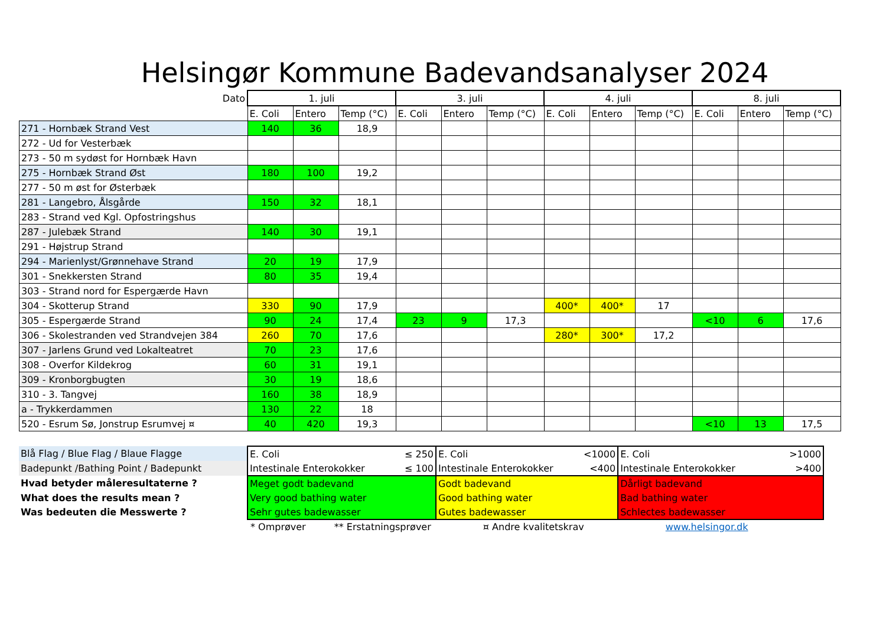Helsingør Kommune Badevandsanalyser 2024
| Dato | 1. juli | | | 3. juli | | | 4. juli | | | 8. juli | | |
| | E. Coli | Entero | Temp (°C) | E. Coli | Entero | Temp (°C) | E. Coli | Entero | Temp (°C) | E. Coli | Entero | Temp (°C) |
| 271 - Hornbæk Strand Vest | 140 | 36 | 18,9 | | | | | | | | | |
| 272 - Ud for Vesterbæk | | | | | | | | | | | | |
| 273 - 50 m sydøst for Hornbæk Havn | | | | | | | | | | | | |
| 275 - Hornbæk Strand Øst | 180 | 100 | 19,2 | | | | | | | | | |
| 277 - 50 m øst for Østerbæk | | | | | | | | | | | | |
| 281 - Langebro, Ålsgårde | 150 | 32 | 18,1 | | | | | | | | | |
| 283 - Strand ved Kgl. Opfostringshus | | | | | | | | | | | | |
| 287 - Julebæk Strand | 140 | 30 | 19,1 | | | | | | | | | |
| 291 - Højstrup Strand | | | | | | | | | | | | |
| 294 - Marienlyst/Grønnehave Strand | 20 | 19 | 17,9 | | | | | | | | | |
| 301 - Snekkersten Strand | 80 | 35 | 19,4 | | | | | | | | | |
| 303 - Strand nord for Espergærde Havn | | | | | | | | | | | | |
| 304 - Skotterup Strand | 330 | 90 | 17,9 | | | | 400* | 400* | 17 | | | |
| 305 - Espergærde Strand | 90 | 24 | 17,4 | 23 | 9 | 17,3 | | | | <10 | 6 | 17,6 |
| 306 - Skolestranden ved Strandvejen 384 | 260 | 70 | 17,6 | | | | 280* | 300* | 17,2 | | | |
| 307 - Jarlens Grund ved Lokalteatret | 70 | 23 | 17,6 | | | | | | | | | |
| 308 - Overfor Kildekrog | 60 | 31 | 19,1 | | | | | | | | | |
| 309 - Kronborgbugten | 30 | 19 | 18,6 | | | | | | | | | |
| 310 - 3. Tangvej | 160 | 38 | 18,9 | | | | | | | | | |
| a - Trykkerdammen | 130 | 22 | 18 | | | | | | | | | |
| 520 - Esrum Sø, Jonstrup Esrumvej ¤ | 40 | 420 | 19,3 | | | | | | | <10 | 13 | 17,5 |
| Blå Flag / Blue Flag / Blaue Flagge | E. Coli | ≤ 250 | E. Coli | <1000 | E. Coli | >1000 |
| Badepunkt /Bathing Point / Badepunkt | Intestinale Enterokokker | ≤ 100 | Intestinale Enterokokker | <400 | Intestinale Enterokokker | >400 |
| Hvad betyder måleresultaterne ? | Meget godt badevand | | Godt badevand | | Dårligt badevand | |
| What does the results mean ? | Very good bathing water | | Good bathing water | | Bad bathing water | |
| Was bedeuten die Messwerte ? | Sehr gutes badewasser | | Gutes badewasser | | Schlectes badewasser | |
* Omprøver ** Erstatningsprøver ¤ Andre kvalitetskrav www.helsingor.dk